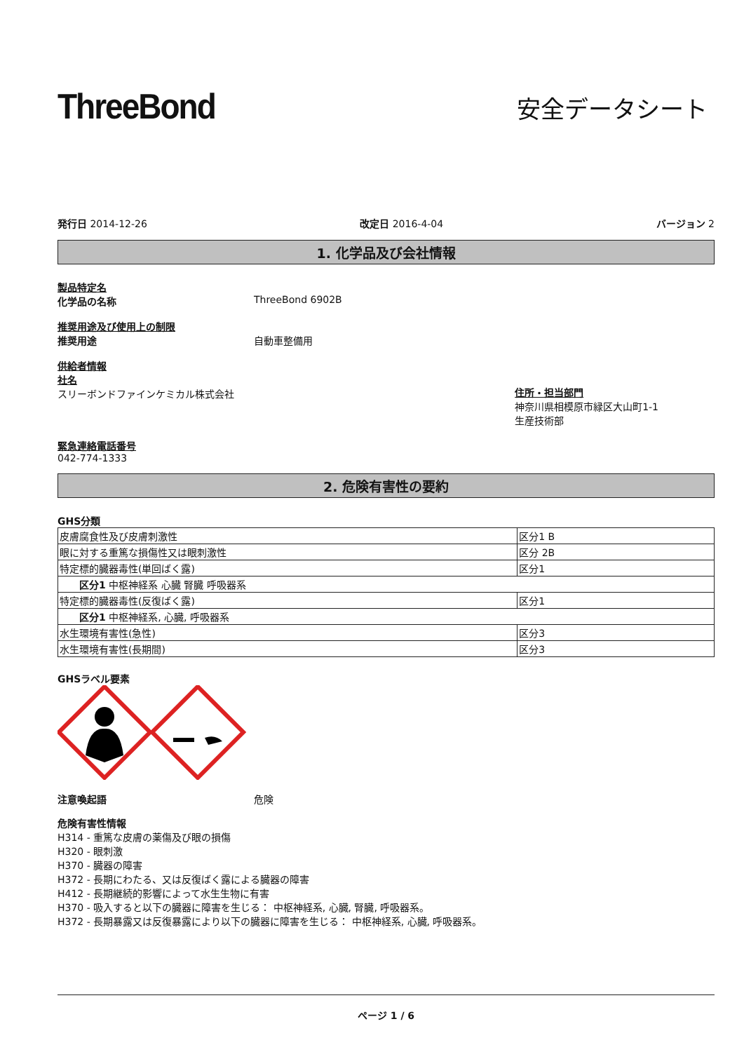ThreeBond
安全データシート
発行日 2014-12-26 改定日 2016-4-04 バージョン 2
1. 化学品及び会社情報
製品特定名
化学品の名称 ThreeBond 6902B
推奨用途及び使用上の制限
推奨用途 自動車整備用
供給者情報
社名
スリーボンドファインケミカル株式会社
住所・担当部門
神奈川県相模原市緑区大山町1-1
生産技術部
緊急連絡電話番号
042-774-1333
2. 危険有害性の要約
GHS分類
| 皮膚腐食性及び皮膚刺激性 | 区分1 B |
| 眼に対する重篤な損傷性又は眼刺激性 | 区分 2B |
| 特定標的臓器毒性(単回ばく露) | 区分1 |
| 区分1 中枢神経系 心臓 腎臓 呼吸器系 | |
| 特定標的臓器毒性(反復ばく露) | 区分1 |
| 区分1 中枢神経系, 心臓, 呼吸器系 | |
| 水生環境有害性(急性) | 区分3 |
| 水生環境有害性(長期間) | 区分3 |
GHSラベル要素
注意喚起語 危険
危険有害性情報
H314 - 重篤な皮膚の薬傷及び眼の損傷
H320 - 眼刺激
H370 - 臓器の障害
H372 - 長期にわたる、又は反復ばく露による臓器の障害
H412 - 長期継続的影響によって水生生物に有害
H370 - 吸入すると以下の臓器に障害を生じる： 中枢神経系, 心臓, 腎臓, 呼吸器系。
H372 - 長期暴露又は反復暴露により以下の臓器に障害を生じる： 中枢神経系, 心臓, 呼吸器系。
ページ 1 / 6